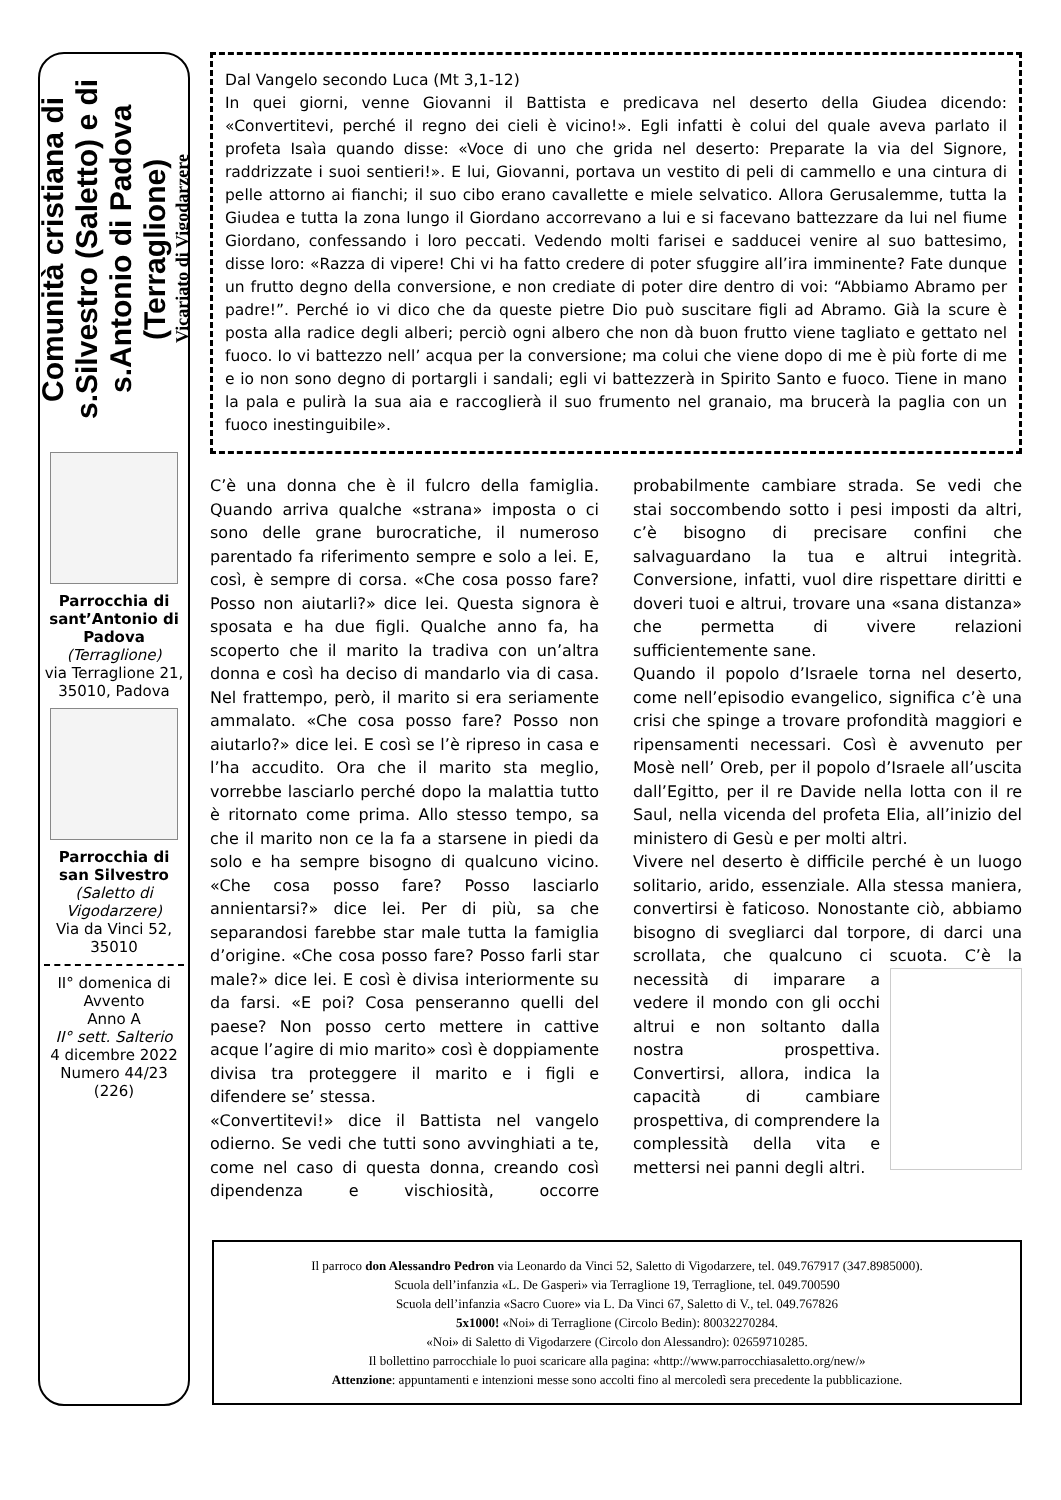Comunità cristiana di s.Silvestro (Saletto) e di s.Antonio di Padova (Terraglione)
Vicariato di Vigodarzere
Parrocchia di sant’Antonio di Padova
(Terraglione)
via Terraglione 21, 35010, Padova
Parrocchia di san Silvestro
(Saletto di Vigodarzere)
Via da Vinci 52, 35010
II° domenica di Avvento
Anno A
II° sett. Salterio
4 dicembre 2022
Numero 44/23
(226)
Dal Vangelo secondo Luca (Mt 3,1-12)
In quei giorni, venne Giovanni il Battista e predicava nel deserto della Giudea dicendo: «Convertitevi, perché il regno dei cieli è vicino!». Egli infatti è colui del quale aveva parlato il profeta Isaìa quando disse: «Voce di uno che grida nel deserto: Preparate la via del Signore, raddrizzate i suoi sentieri!». E lui, Giovanni, portava un vestito di peli di cammello e una cintura di pelle attorno ai fianchi; il suo cibo erano cavallette e miele selvatico. Allora Gerusalemme, tutta la Giudea e tutta la zona lungo il Giordano accorrevano a lui e si facevano battezzare da lui nel fiume Giordano, confessando i loro peccati. Vedendo molti farisei e sadducei venire al suo battesimo, disse loro: «Razza di vipere! Chi vi ha fatto credere di poter sfuggire all’ira imminente? Fate dunque un frutto degno della conversione, e non crediate di poter dire dentro di voi: “Abbiamo Abramo per padre!”. Perché io vi dico che da queste pietre Dio può suscitare figli ad Abramo. Già la scure è posta alla radice degli alberi; perciò ogni albero che non dà buon frutto viene tagliato e gettato nel fuoco. Io vi battezzo nell’ acqua per la conversione; ma colui che viene dopo di me è più forte di me e io non sono degno di portargli i sandali; egli vi battezzerà in Spirito Santo e fuoco. Tiene in mano la pala e pulirà la sua aia e raccoglierà il suo frumento nel granaio, ma brucerà la paglia con un fuoco inestinguibile».
C’è una donna che è il fulcro della famiglia. Quando arriva qualche «strana» imposta o ci sono delle grane burocratiche, il numeroso parentado fa riferimento sempre e solo a lei. E, così, è sempre di corsa. «Che cosa posso fare? Posso non aiutarli?» dice lei. Questa signora è sposata e ha due figli. Qualche anno fa, ha scoperto che il marito la tradiva con un’altra donna e così ha deciso di mandarlo via di casa. Nel frattempo, però, il marito si era seriamente ammalato. «Che cosa posso fare? Posso non aiutarlo?» dice lei. E così se l’è ripreso in casa e l’ha accudito. Ora che il marito sta meglio, vorrebbe lasciarlo perché dopo la malattia tutto è ritornato come prima. Allo stesso tempo, sa che il marito non ce la fa a starsene in piedi da solo e ha sempre bisogno di qualcuno vicino. «Che cosa posso fare? Posso lasciarlo annientarsi?» dice lei. Per di più, sa che separandosi farebbe star male tutta la famiglia d’origine. «Che cosa posso fare? Posso farli star male?» dice lei. E così è divisa interiormente su da farsi. «E poi? Cosa penseranno quelli del paese? Non posso certo mettere in cattive acque l’agire di mio marito» così è doppiamente divisa tra proteggere il marito e i figli e difendere se’ stessa.
«Convertitevi!» dice il Battista nel vangelo odierno. Se vedi che tutti sono avvinghiati a te, come nel caso di questa donna, creando così dipendenza e vischiosità, occorre probabilmente cambiare strada. Se vedi che stai soccombendo sotto i pesi imposti da altri, c’è bisogno di precisare confini che salvaguardano la tua e altrui integrità. Conversione, infatti, vuol dire rispettare diritti e doveri tuoi e altrui, trovare una «sana distanza» che permetta di vivere relazioni sufficientemente sane.
Quando il popolo d’Israele torna nel deserto, come nell’episodio evangelico, significa c’è una crisi che spinge a trovare profondità maggiori e ripensamenti necessari. Così è avvenuto per Mosè nell’ Oreb, per il popolo d’Israele all’uscita dall’Egitto, per il re Davide nella lotta con il re Saul, nella vicenda del profeta Elia, all’inizio del ministero di Gesù e per molti altri.
Vivere nel deserto è difficile perché è un luogo solitario, arido, essenziale. Alla stessa maniera, convertirsi è faticoso. Nonostante ciò, abbiamo bisogno di svegliarci dal torpore, di darci una scrollata, che qualcuno ci scuota. C’è la necessità di imparare a vedere il mondo con gli occhi altrui e non soltanto dalla nostra prospettiva. Convertirsi, allora, indica la capacità di cambiare prospettiva, di comprendere la complessità della vita e mettersi nei panni degli altri.
Il parroco don Alessandro Pedron via Leonardo da Vinci 52, Saletto di Vigodarzere, tel. 049.767917 (347.8985000).
Scuola dell’infanzia «L. De Gasperi» via Terraglione 19, Terraglione, tel. 049.700590
Scuola dell’infanzia «Sacro Cuore» via L. Da Vinci 67, Saletto di V., tel. 049.767826
5x1000! «Noi» di Terraglione (Circolo Bedin): 80032270284.
«Noi» di Saletto di Vigodarzere (Circolo don Alessandro): 02659710285.
Il bollettino parrocchiale lo puoi scaricare alla pagina: «http://www.parrocchiasaletto.org/new/»
Attenzione: appuntamenti e intenzioni messe sono accolti fino al mercoledì sera precedente la pubblicazione.